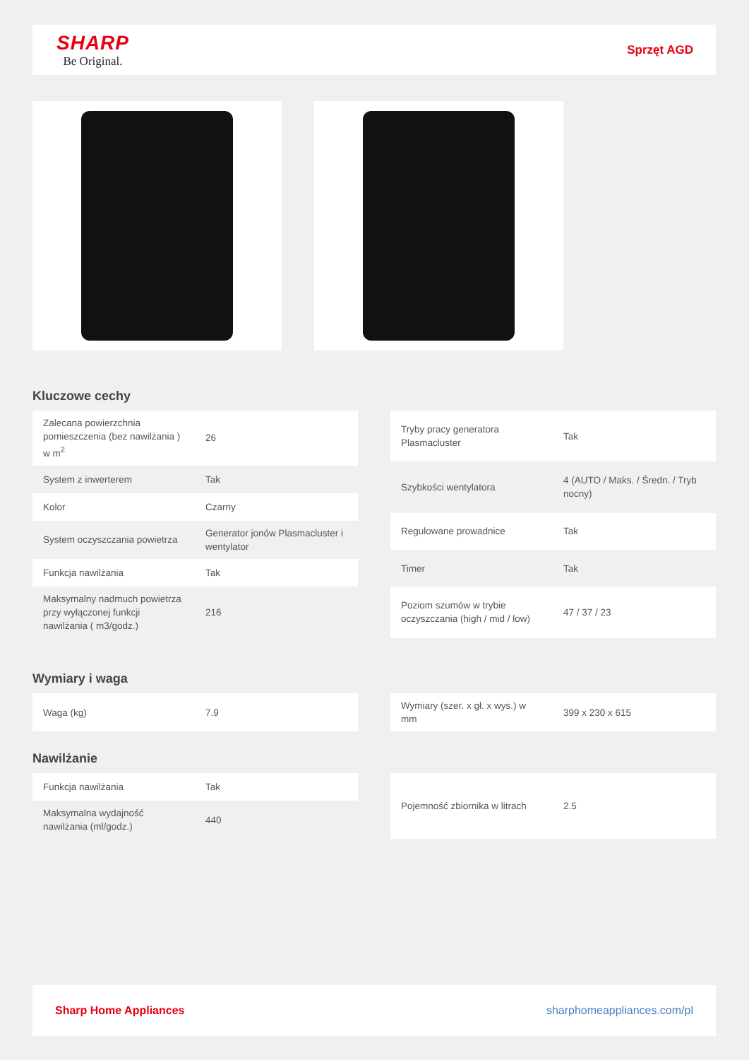SHARP
Be Original.
Sprzęt AGD
Kluczowe cechy
| Zalecana powierzchnia pomieszczenia (bez nawilżania ) w m<sup>2</sup> | 26 |
| System z inwerterem | Tak |
| Kolor | Czarny |
| System oczyszczania powietrza | Generator jonów Plasmacluster i wentylator |
| Funkcja nawilżania | Tak |
| Maksymalny nadmuch powietrza przy wyłączonej funkcji nawilżania ( m3/godz.) | 216 |
| Tryby pracy generatora Plasmacluster | Tak |
| Szybkości wentylatora | 4 (AUTO / Maks. / Średn. / Tryb nocny) |
| Regulowane prowadnice | Tak |
| Timer | Tak |
| Poziom szumów w trybie oczyszczania (high / mid / low) | 47 / 37 / 23 |
Wymiary i waga
| Waga (kg) | 7.9 |
| Wymiary (szer. x gł. x wys.) w mm | 399 x 230 x 615 |
Nawilżanie
| Funkcja nawilżania | Tak |
| Maksymalna wydajność nawilżania (ml/godz.) | 440 |
| Pojemność zbiornika w litrach | 2.5 |
Sharp Home Appliances sharphomeappliances.com/pl